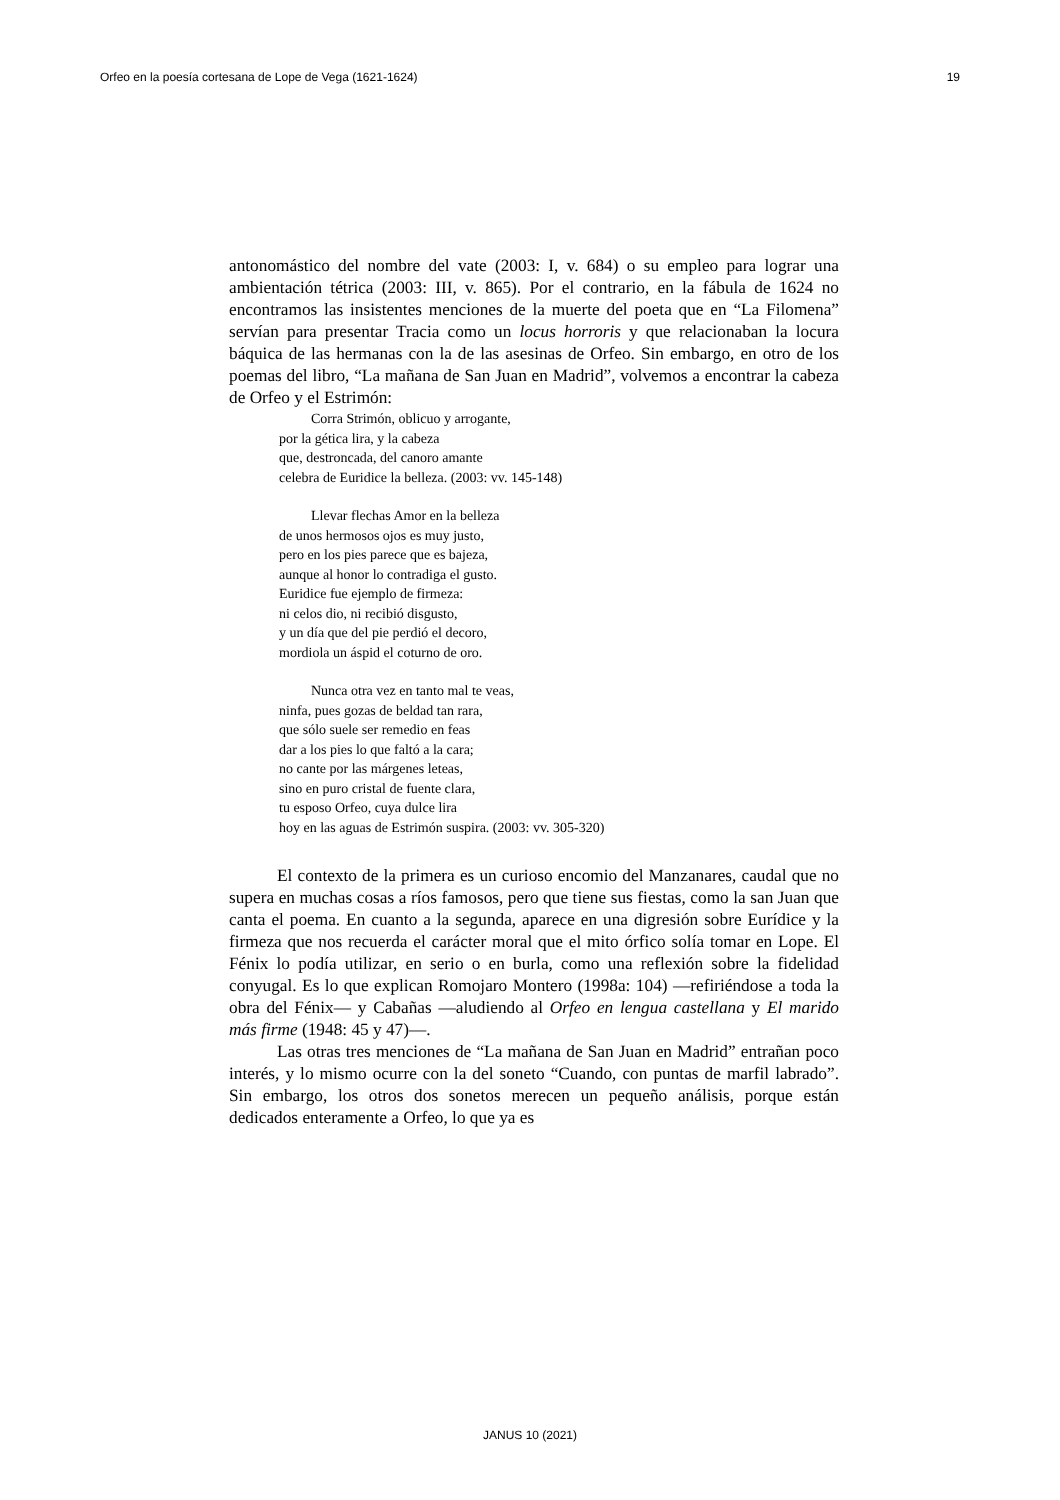Orfeo en la poesía cortesana de Lope de Vega (1621-1624) 19
antonomástico del nombre del vate (2003: I, v. 684) o su empleo para lograr una ambientación tétrica (2003: III, v. 865). Por el contrario, en la fábula de 1624 no encontramos las insistentes menciones de la muerte del poeta que en “La Filomena” servían para presentar Tracia como un locus horroris y que relacionaban la locura báquica de las hermanas con la de las asesinas de Orfeo. Sin embargo, en otro de los poemas del libro, “La mañana de San Juan en Madrid”, volvemos a encontrar la cabeza de Orfeo y el Estrimón:
Corra Strimón, oblicuo y arrogante,
por la gética lira, y la cabeza
que, destroncada, del canoro amante
celebra de Euridice la belleza. (2003: vv. 145-148)
Llevar flechas Amor en la belleza
de unos hermosos ojos es muy justo,
pero en los pies parece que es bajeza,
aunque al honor lo contradiga el gusto.
Euridice fue ejemplo de firmeza:
ni celos dio, ni recibió disgusto,
y un día que del pie perdió el decoro,
mordiola un áspid el coturno de oro.
Nunca otra vez en tanto mal te veas,
ninfa, pues gozas de beldad tan rara,
que sólo suele ser remedio en feas
dar a los pies lo que faltó a la cara;
no cante por las márgenes leteas,
sino en puro cristal de fuente clara,
tu esposo Orfeo, cuya dulce lira
hoy en las aguas de Estrimón suspira. (2003: vv. 305-320)
El contexto de la primera es un curioso encomio del Manzanares, caudal que no supera en muchas cosas a ríos famosos, pero que tiene sus fiestas, como la san Juan que canta el poema. En cuanto a la segunda, aparece en una digresión sobre Eurídice y la firmeza que nos recuerda el carácter moral que el mito órfico solía tomar en Lope. El Fénix lo podía utilizar, en serio o en burla, como una reflexión sobre la fidelidad conyugal. Es lo que explican Romojaro Montero (1998a: 104) —refiriéndose a toda la obra del Fénix— y Cabañas —aludiendo al Orfeo en lengua castellana y El marido más firme (1948: 45 y 47)—.
Las otras tres menciones de “La mañana de San Juan en Madrid” entrañan poco interés, y lo mismo ocurre con la del soneto “Cuando, con puntas de marfil labrado”. Sin embargo, los otros dos sonetos merecen un pequeño análisis, porque están dedicados enteramente a Orfeo, lo que ya es
JANUS 10 (2021)